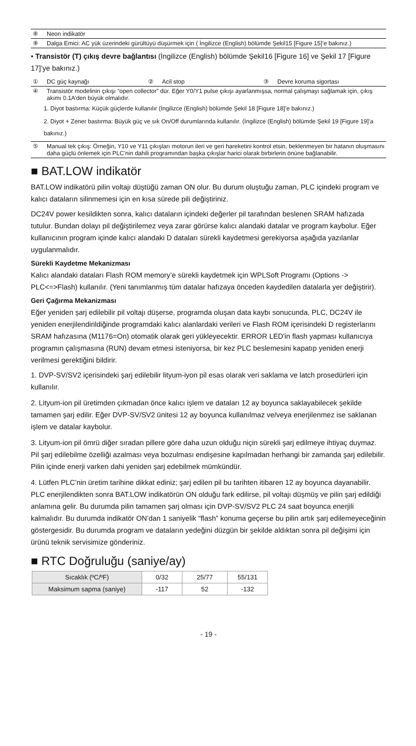⑧ Neon indikatör
⑨ Dalga Emici: AC yük üzerindeki gürültüyü düşürmek için ( İngilizce (English) bölümde Şekil15 [Figure 15]’e bakınız.)
• Transistör (T) çıkış devre bağlantısı (İngilizce (English) bölümde Şekil16 [Figure 16] ve Şekil 17 [Figure 17]’ye bakınız.)
① DC güç kaynağı ② Acil stop ③ Devre koruma sigortası
④ Transistör modelinin çıkışı “open collector” dür. Eğer Y0/Y1 pulse çıkışı ayarlanmışsa, normal çalışmayı sağlamak için, çıkış akımı 0.1A’den büyük olmalıdır.
1. Diyot bastırma: Küçük güçlerde kullanılır (İngilizce (English) bölümde Şekil 18 [Figure 18]’e bakınız.)
2. Diyot + Zener bastırma: Büyük güç ve sık On/Off durumlarında kullanılır. (İngilizce (English) bölümde Şekil 19 [Figure 19]’a bakınız.)
⑤ Manual tek çıkış: Örneğin, Y10 ve Y11 çıkışları motorun ileri ve geri hareketini kontrol etsin, beklenmeyen bir hatanın oluşmasını daha güçlü önlemek için PLC’nin dahili programından başka çıkışlar harici olarak birbirlerin önüne bağlanabilir.
■ BAT.LOW indikatör
BAT.LOW indikatörü pilin voltajı düştüğü zaman ON olur. Bu durum oluştuğu zaman, PLC içindeki program ve kalıcı dataların silinmemesi için en kısa sürede pili değiştiriniz.
DC24V power kesildikten sonra, kalıcı dataların içindeki değerler pil tarafından beslenen SRAM hafızada tutulur. Bundan dolayı pil değiştirilemez veya zarar görürse kalıcı alandaki datalar ve program kaybolur. Eğer kullanıcının program içinde kalıcı alandaki D dataları sürekli kaydetmesi gerekiyorsa aşağıda yazılanlar uygulanmalıdır.
Sürekli Kaydetme Mekanizması
Kalıcı alandaki dataları Flash ROM memory’e sürekli kaydetmek için WPLSoft Programı (Options -> PLC<=>Flash) kullanılır. (Yeni tanımlanmış tüm datalar hafızaya önceden kaydedilen datalarla yer değiştirir).
Geri Çağırma Mekanizması
Eğer yeniden şarj edilebilir pil voltajı düşerse, programda oluşan data kaybı sonucunda, PLC, DC24V ile yeniden enerjilendirildiğinde programdaki kalıcı alanlardaki verileri ve Flash ROM içerisindeki D registerlarını SRAM hafızasına (M1176=On) otomatik olarak geri yükleyecektir. ERROR LED'in flash yapması kullanıcıya programın çalışmasına (RUN) devam etmesi isteniyorsa, bir kez PLC beslemesini kapatıp yeniden enerji verilmesi gerektiğini bildirir.
1. DVP-SV/SV2 içerisindeki şarj edilebilir lityum-iyon pil esas olarak veri saklama ve latch prosedürleri için kullanılır.
2. Lityum-ion pil üretimden çıkmadan önce kalıcı işlem ve dataları 12 ay boyunca saklayabilecek şekilde tamamen şarj edilir. Eğer DVP-SV/SV2 ünitesi 12 ay boyunca kullanılmaz ve/veya enerjilenmez ise saklanan işlem ve datalar kaybolur.
3. Lityum-ion pil ömrü diğer sıradan pillere göre daha uzun olduğu niçin sürekli şarj edilmeye ihtiyaç duymaz. Pil şarj edilebilme özelliği azalması veya bozulması endişesine kapılmadan herhangi bir zamanda şarj edilebilir. Pilin içinde enerji varken dahi yeniden şarj edebilmek mümkündür.
4. Lütfen PLC’nin üretim tarihine dikkat ediniz; şarj edilen pil bu tarihten itibaren 12 ay boyunca dayanabilir. PLC enerjilendikten sonra BAT.LOW indikatörün ON olduğu fark edilirse, pil voltajı düşmüş ve pilin şarj edildiği anlamına gelir. Bu durumda pilin tamamen şarj olması için DVP-SV/SV2 PLC 24 saat boyunca enerjili kalmalıdır. Bu durumda indikatör ON’dan 1 saniyelik “flash” konuma geçerse bu pilin artık şarj edilemeyeceğinin göstergesidir. Bu durumda program ve dataların yedeğini düzgün bir şekilde aldıktan sonra pil değişimi için ürünü teknik servisimize gönderiniz.
■ RTC Doğruluğu (saniye/ay)
| Sıcaklık (ºC/ºF) | 0/32 | 25/77 | 55/131 |
| Maksimum sapma (saniye) | -117 | 52 | -132 |
- 19 -